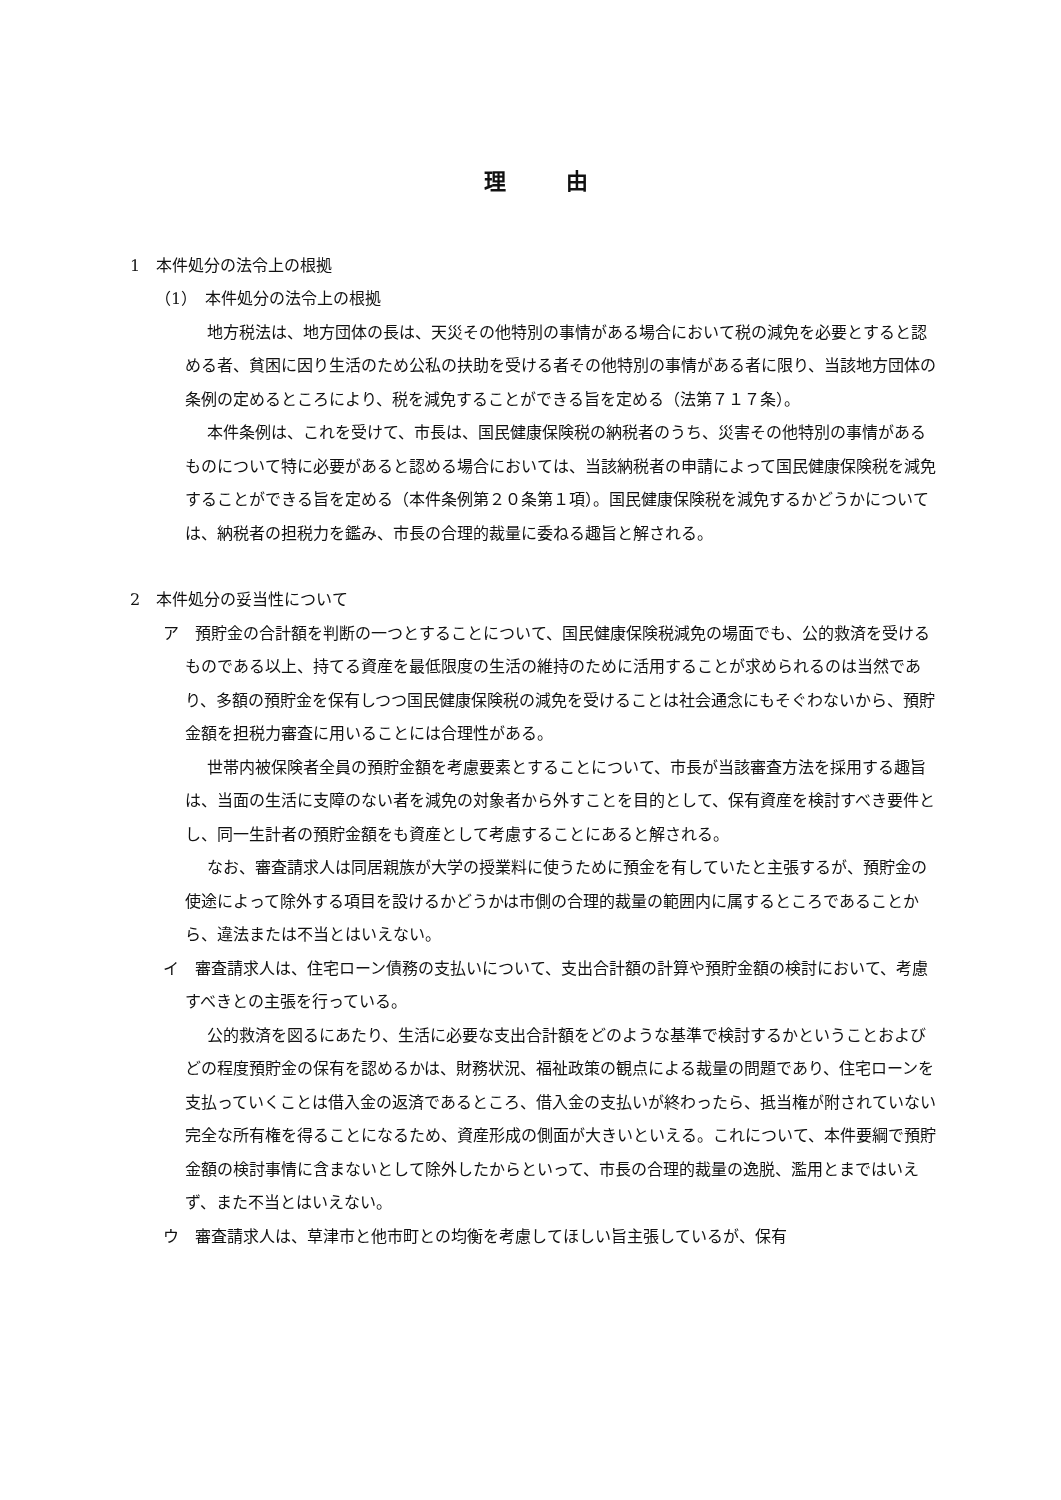理由
1　本件処分の法令上の根拠
（1）　本件処分の法令上の根拠
地方税法は、地方団体の長は、天災その他特別の事情がある場合において税の減免を必要とすると認める者、貧困に因り生活のため公私の扶助を受ける者その他特別の事情がある者に限り、当該地方団体の条例の定めるところにより、税を減免することができる旨を定める（法第７１７条）。
本件条例は、これを受けて、市長は、国民健康保険税の納税者のうち、災害その他特別の事情があるものについて特に必要があると認める場合においては、当該納税者の申請によって国民健康保険税を減免することができる旨を定める（本件条例第２０条第１項）。国民健康保険税を減免するかどうかについては、納税者の担税力を鑑み、市長の合理的裁量に委ねる趣旨と解される。
2　本件処分の妥当性について
ア　預貯金の合計額を判断の一つとすることについて、国民健康保険税減免の場面でも、公的救済を受けるものである以上、持てる資産を最低限度の生活の維持のために活用することが求められるのは当然であり、多額の預貯金を保有しつつ国民健康保険税の減免を受けることは社会通念にもそぐわないから、預貯金額を担税力審査に用いることには合理性がある。
世帯内被保険者全員の預貯金額を考慮要素とすることについて、市長が当該審査方法を採用する趣旨は、当面の生活に支障のない者を減免の対象者から外すことを目的として、保有資産を検討すべき要件とし、同一生計者の預貯金額をも資産として考慮することにあると解される。
なお、審査請求人は同居親族が大学の授業料に使うために預金を有していたと主張するが、預貯金の使途によって除外する項目を設けるかどうかは市側の合理的裁量の範囲内に属するところであることから、違法または不当とはいえない。
イ　審査請求人は、住宅ローン債務の支払いについて、支出合計額の計算や預貯金額の検討において、考慮すべきとの主張を行っている。
公的救済を図るにあたり、生活に必要な支出合計額をどのような基準で検討するかということおよびどの程度預貯金の保有を認めるかは、財務状況、福祉政策の観点による裁量の問題であり、住宅ローンを支払っていくことは借入金の返済であるところ、借入金の支払いが終わったら、抵当権が附されていない完全な所有権を得ることになるため、資産形成の側面が大きいといえる。これについて、本件要綱で預貯金額の検討事情に含まないとして除外したからといって、市長の合理的裁量の逸脱、濫用とまではいえず、また不当とはいえない。
ウ　審査請求人は、草津市と他市町との均衡を考慮してほしい旨主張しているが、保有